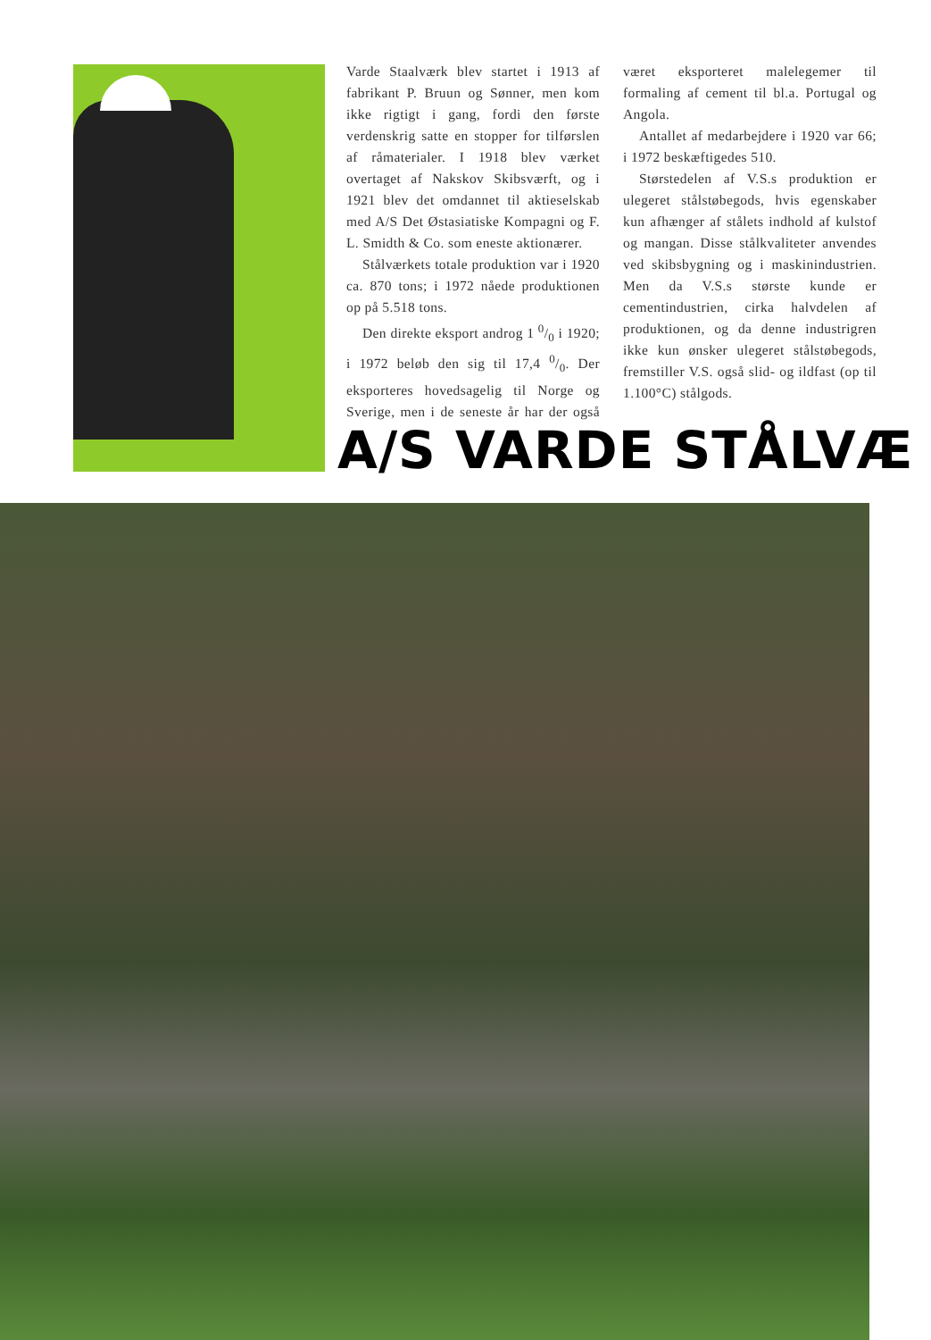Varde Staalværk blev startet i 1913 af fabrikant P. Bruun og Sønner, men kom ikke rigtigt i gang, fordi den første verdenskrig satte en stopper for tilførslen af råmaterialer. I 1918 blev værket overtaget af Nakskov Skibsværft, og i 1921 blev det omdannet til aktieselskab med A/S Det Østasiatiske Kompagni og F. L. Smidth & Co. som eneste aktionærer.
Stålværkets totale produktion var i 1920 ca. 870 tons; i 1972 nåede produktionen op på 5.518 tons.
Den direkte eksport androg 1 0/0 i 1920; i 1972 beløb den sig til 17,4 0/0. Der eksporteres hovedsagelig til Norge og Sverige, men i de seneste år har der også været eksporteret malelegemer til formaling af cement til bl.a. Portugal og Angola.
Antallet af medarbejdere i 1920 var 66; i 1972 beskæftigedes 510.
Størstedelen af V.S.s produktion er ulegeret stålstøbegods, hvis egenskaber kun afhænger af stålets indhold af kulstof og mangan. Disse stålkvaliteter anvendes ved skibsbygning og i maskinindustrien. Men da V.S.s største kunde er cementindustrien, cirka halvdelen af produktionen, og da denne industrigren ikke kun ønsker ulegeret stålstøbegods, fremstiller V.S. også slid- og ildfast (op til 1.100°C) stålgods.
A/S VARDE STÅLVÆ